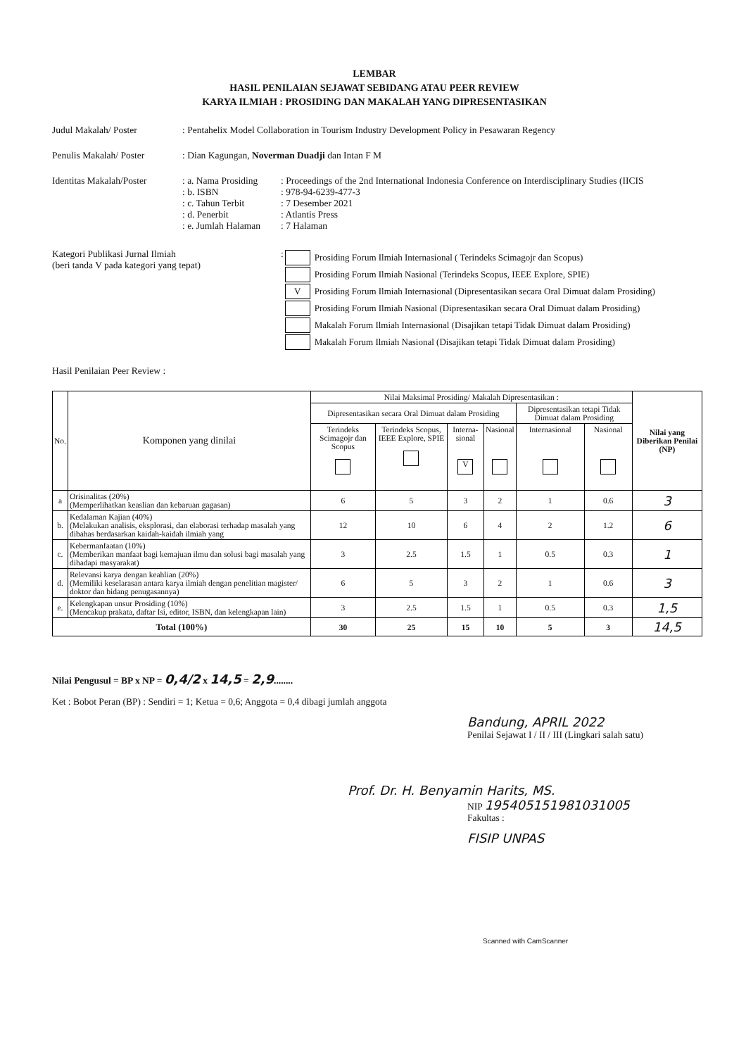LEMBAR
HASIL PENILAIAN SEJAWAT SEBIDANG ATAU PEER REVIEW
KARYA ILMIAH : PROSIDING DAN MAKALAH YANG DIPRESENTASIKAN
Judul Makalah/ Poster : Pentahelix Model Collaboration in Tourism Industry Development Policy in Pesawaran Regency
Penulis Makalah/ Poster
: Dian Kagungan, Noverman Duadji dan Intan F M
Identitas Makalah/Poster
: a. Nama Prosiding
: Proceedings of the 2nd International Indonesia Conference on Interdisciplinary Studies (IICIS
: b. ISBN : 978-94-6239-477-3
: c. Tahun Terbit : 7 Desember 2021
: d. Penerbit : Atlantis Press
: e. Jumlah Halaman
: 7 Halaman
Kategori Publikasi Jurnal Ilmiah
(beri tanda V pada kategori yang tepat)
:
| | Prosiding Forum Ilmiah Internasional ( Terindeks Scimagojr dan Scopus) |
| | Prosiding Forum Ilmiah Nasional (Terindeks Scopus, IEEE Explore, SPIE) |
| V | Prosiding Forum Ilmiah Internasional (Dipresentasikan secara Oral Dimuat dalam Prosiding) |
| | Prosiding Forum Ilmiah Nasional (Dipresentasikan secara Oral Dimuat dalam Prosiding) |
| | Makalah Forum Ilmiah Internasional (Disajikan tetapi Tidak Dimuat dalam Prosiding) |
| | Makalah Forum Ilmiah Nasional (Disajikan tetapi Tidak Dimuat dalam Prosiding) |
Hasil Penilaian Peer Review :
| No. | Komponen yang dinilai | Nilai Maksimal Prosiding/ Makalah Dipresentasikan : | | | | | | Nilai yang Diberikan Penilai (NP) |
| --- | --- | --- | --- | --- | --- | --- | --- | --- |
| | | Dipresentasikan secara Oral Dimuat dalam Prosiding | | | | Dipresentasikan tetapi Tidak Dimuat dalam Prosiding | | |
| | | Terindeks Scimagojr dan Scopus | Terindeks Scopus, IEEE Explore, SPIE | Interna-sional V | Nasional | Internasional | Nasional | |
| a | Orisinalitas (20%) (Memperlihatkan keaslian dan kebaruan gagasan) | 6 | 5 | 3 | 2 | 1 | 0.6 | 3 |
| b. | Kedalaman Kajian (40%) (Melakukan analisis, eksplorasi, dan elaborasi terhadap masalah yang dibahas berdasarkan kaidah-kaidah ilmiah yang | 12 | 10 | 6 | 4 | 2 | 1.2 | 6 |
| c. | Kebermanfaatan (10%) (Memberikan manfaat bagi kemajuan ilmu dan solusi bagi masalah yang dihadapi masyarakat) | 3 | 2.5 | 1.5 | 1 | 0.5 | 0.3 | 1 |
| d. | Relevansi karya dengan keahlian (20%) (Memiliki keselarasan antara karya ilmiah dengan penelitian magister/ doktor dan bidang penugasannya) | 6 | 5 | 3 | 2 | 1 | 0.6 | 3 |
| e. | Kelengkapan unsur Prosiding (10%) (Mencakup prakata, daftar Isi, editor, ISBN, dan kelengkapan lain) | 3 | 2.5 | 1.5 | 1 | 0.5 | 0.3 | 1,5 |
| Total (100%) | | 30 | 25 | 15 | 10 | 5 | 3 | 14,5 |
Nilai Pengusul = BP x NP = 0,4/2 x 14,5 = 2,9........
Ket : Bobot Peran (BP) : Sendiri = 1; Ketua = 0,6; Anggota = 0,4 dibagi jumlah anggota
Bandung, APRIL 2022
Penilai Sejawat I / II / III (Lingkari salah satu)
Prof. Dr. H. Benyamin Harits, MS.
NIP 195405151981031005
Fakultas :
FISIP UNPAS
Scanned with CamScanner